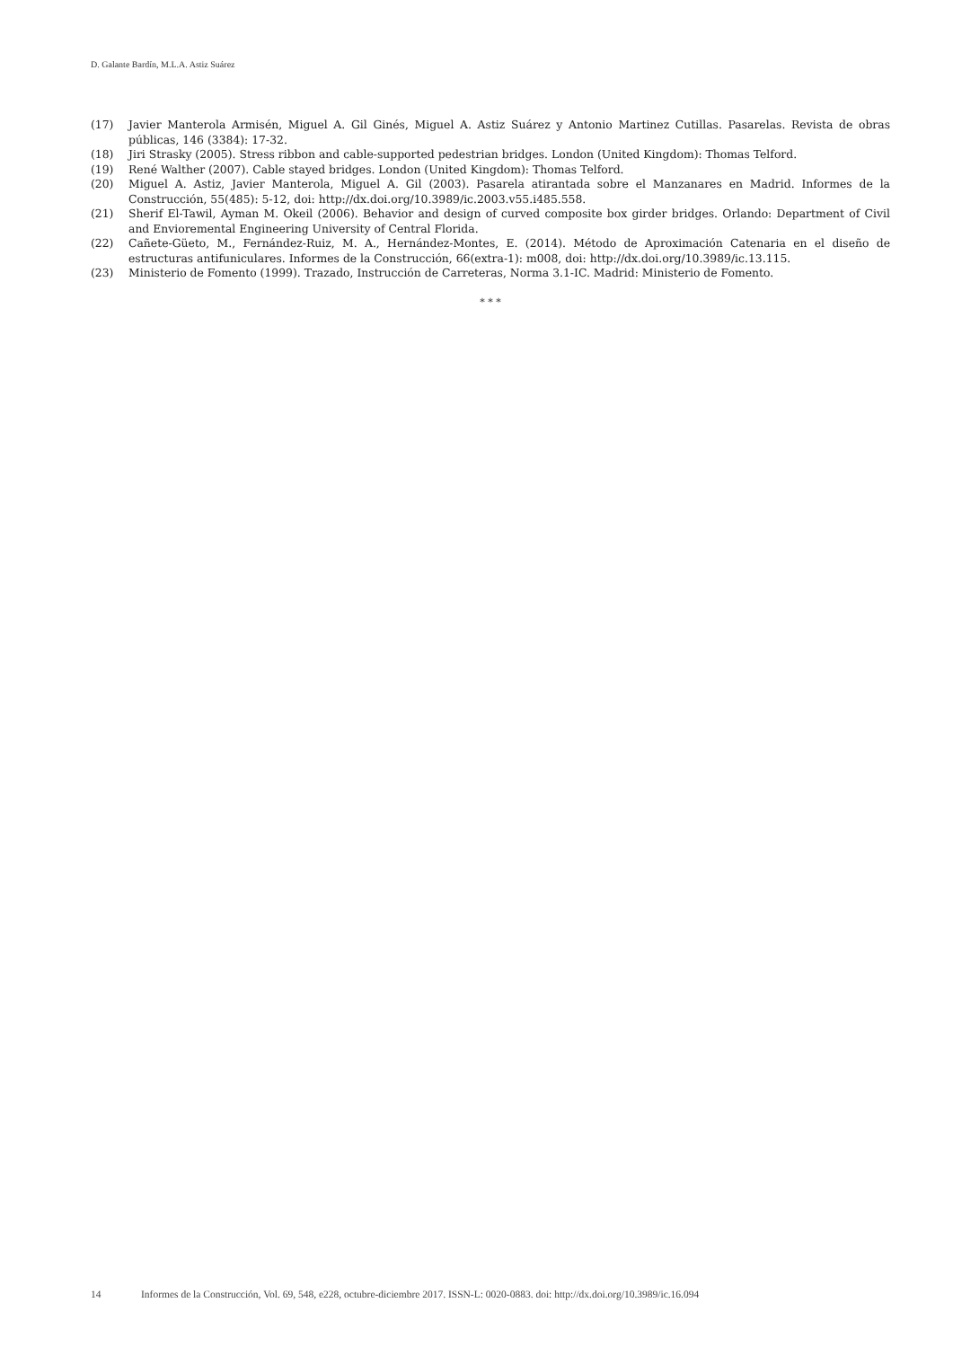D. Galante Bardín, M.L.A. Astiz Suárez
(17) Javier Manterola Armisén, Miguel A. Gil Ginés, Miguel A. Astiz Suárez y Antonio Martinez Cutillas. Pasarelas. Revista de obras públicas, 146 (3384): 17-32.
(18) Jiri Strasky (2005). Stress ribbon and cable-supported pedestrian bridges. London (United Kingdom): Thomas Telford.
(19) René Walther (2007). Cable stayed bridges. London (United Kingdom): Thomas Telford.
(20) Miguel A. Astiz, Javier Manterola, Miguel A. Gil (2003). Pasarela atirantada sobre el Manzanares en Madrid. Informes de la Construcción, 55(485): 5-12, doi: http://dx.doi.org/10.3989/ic.2003.v55.i485.558.
(21) Sherif El-Tawil, Ayman M. Okeil (2006). Behavior and design of curved composite box girder bridges. Orlando: Department of Civil and Envioremental Engineering University of Central Florida.
(22) Cañete-Güeto, M., Fernández-Ruiz, M. A., Hernández-Montes, E. (2014). Método de Aproximación Catenaria en el diseño de estructuras antifuniculares. Informes de la Construcción, 66(extra-1): m008, doi: http://dx.doi.org/10.3989/ic.13.115.
(23) Ministerio de Fomento (1999). Trazado, Instrucción de Carreteras, Norma 3.1-IC. Madrid: Ministerio de Fomento.
* * *
14 Informes de la Construcción, Vol. 69, 548, e228, octubre-diciembre 2017. ISSN-L: 0020-0883. doi: http://dx.doi.org/10.3989/ic.16.094